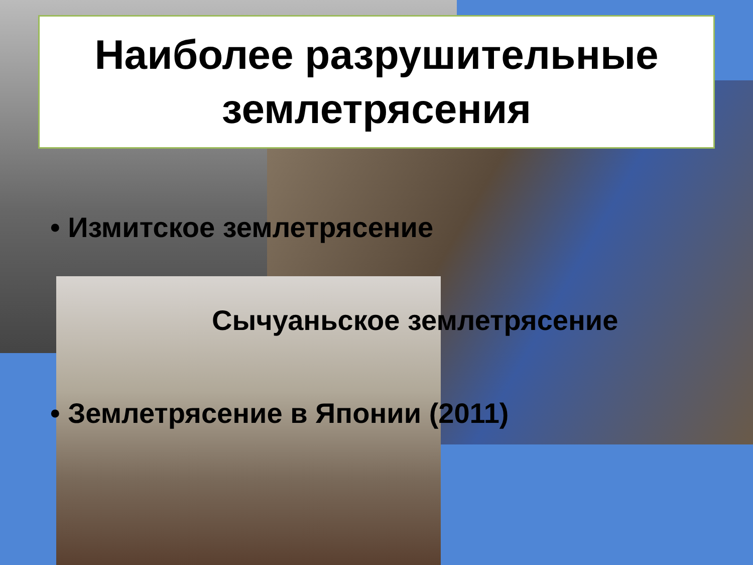Наиболее разрушительные землетрясения
• Измитское землетрясение
Сычуаньское землетрясение
• Землетрясение в Японии (2011)